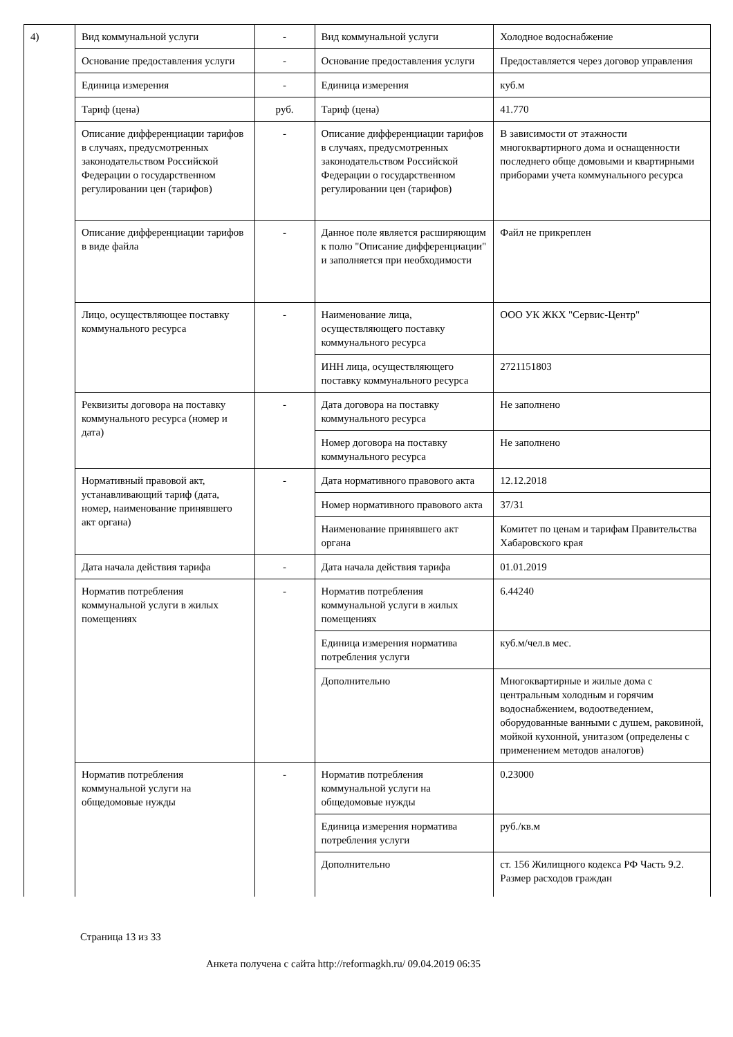| 4) | Вид коммунальной услуги | - | Вид коммунальной услуги | Холодное водоснабжение |
| | Основание предоставления услуги | - | Основание предоставления услуги | Предоставляется через договор управления |
| | Единица измерения | - | Единица измерения | куб.м |
| | Тариф (цена) | руб. | Тариф (цена) | 41.770 |
| | Описание дифференциации тарифов в случаях, предусмотренных законодательством Российской Федерации о государственном регулировании цен (тарифов) | - | Описание дифференциации тарифов в случаях, предусмотренных законодательством Российской Федерации о государственном регулировании цен (тарифов) | В зависимости от этажности многоквартирного дома и оснащенности последнего обще домовыми и квартирными приборами учета коммунального ресурса |
| | Описание дифференциации тарифов в виде файла | - | Данное поле является расширяющим к полю "Описание дифференциации" и заполняется при необходимости | Файл не прикреплен |
| | Лицо, осуществляющее поставку коммунального ресурса | - | Наименование лица, осуществляющего поставку коммунального ресурса | ООО УК ЖКХ "Сервис-Центр" |
| | | | ИНН лица, осуществляющего поставку коммунального ресурса | 2721151803 |
| | Реквизиты договора на поставку коммунального ресурса (номер и дата) | - | Дата договора на поставку коммунального ресурса | Не заполнено |
| | | | Номер договора на поставку коммунального ресурса | Не заполнено |
| | Нормативный правовой акт, устанавливающий тариф (дата, номер, наименование принявшего акт органа) | - | Дата нормативного правового акта | 12.12.2018 |
| | | | Номер нормативного правового акта | 37/31 |
| | | | Наименование принявшего акт органа | Комитет по ценам и тарифам Правительства Хабаровского края |
| | Дата начала действия тарифа | - | Дата начала действия тарифа | 01.01.2019 |
| | Норматив потребления коммунальной услуги в жилых помещениях | - | Норматив потребления коммунальной услуги в жилых помещениях | 6.44240 |
| | | | Единица измерения норматива потребления услуги | куб.м/чел.в мес. |
| | | | Дополнительно | Многоквартирные и жилые дома с центральным холодным и горячим водоснабжением, водоотведением, оборудованные ванными с душем, раковиной, мойкой кухонной, унитазом (определены с применением методов аналогов) |
| | Норматив потребления коммунальной услуги на общедомовые нужды | - | Норматив потребления коммунальной услуги на общедомовые нужды | 0.23000 |
| | | | Единица измерения норматива потребления услуги | руб./кв.м |
| | | | Дополнительно | ст. 156 Жилищного кодекса РФ Часть 9.2. Размер расходов граждан |
Страница 13 из 33
Анкета получена с сайта http://reformagkh.ru/ 09.04.2019 06:35